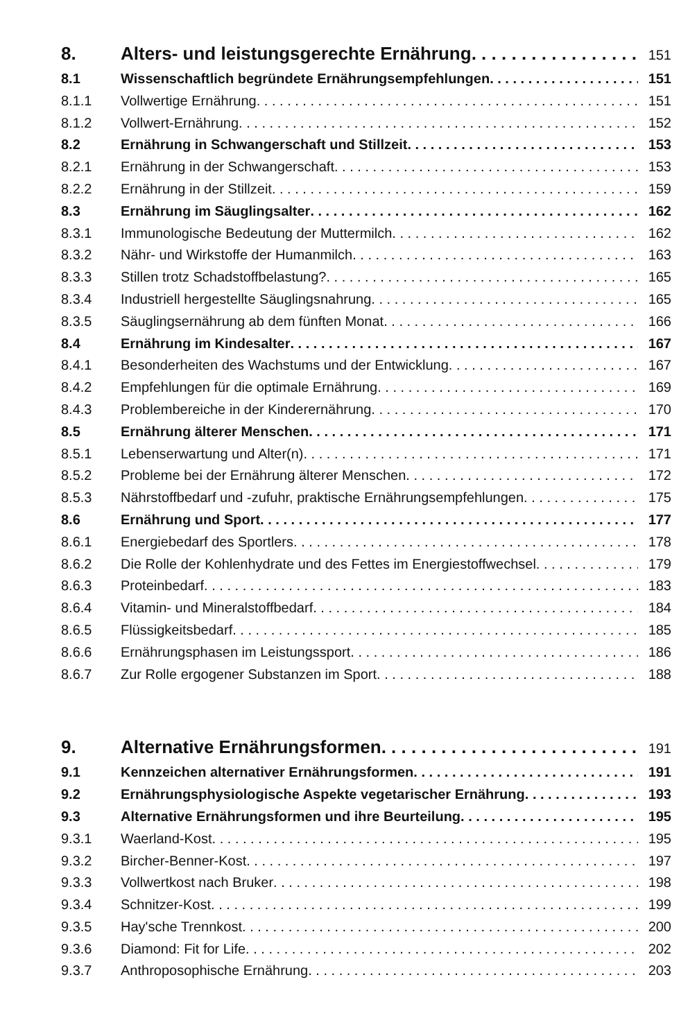8. Alters- und leistungsgerechte Ernährung 151
8.1 Wissenschaftlich begründete Ernährungsempfehlungen 151
8.1.1 Vollwertige Ernährung 151
8.1.2 Vollwert-Ernährung 152
8.2 Ernährung in Schwangerschaft und Stillzeit 153
8.2.1 Ernährung in der Schwangerschaft 153
8.2.2 Ernährung in der Stillzeit 159
8.3 Ernährung im Säuglingsalter 162
8.3.1 Immunologische Bedeutung der Muttermilch 162
8.3.2 Nähr- und Wirkstoffe der Humanmilch 163
8.3.3 Stillen trotz Schadstoffbelastung? 165
8.3.4 Industriell hergestellte Säuglingsnahrung 165
8.3.5 Säuglingsernährung ab dem fünften Monat 166
8.4 Ernährung im Kindesalter 167
8.4.1 Besonderheiten des Wachstums und der Entwicklung 167
8.4.2 Empfehlungen für die optimale Ernährung 169
8.4.3 Problembereiche in der Kinderernährung 170
8.5 Ernährung älterer Menschen 171
8.5.1 Lebenserwartung und Alter(n) 171
8.5.2 Probleme bei der Ernährung älterer Menschen 172
8.5.3 Nährstoffbedarf und -zufuhr, praktische Ernährungsempfehlungen 175
8.6 Ernährung und Sport 177
8.6.1 Energiebedarf des Sportlers 178
8.6.2 Die Rolle der Kohlenhydrate und des Fettes im Energiestoffwechsel 179
8.6.3 Proteinbedarf 183
8.6.4 Vitamin- und Mineralstoffbedarf 184
8.6.5 Flüssigkeitsbedarf 185
8.6.6 Ernährungsphasen im Leistungssport 186
8.6.7 Zur Rolle ergogener Substanzen im Sport 188
9. Alternative Ernährungsformen 191
9.1 Kennzeichen alternativer Ernährungsformen 191
9.2 Ernährungsphysiologische Aspekte vegetarischer Ernährung 193
9.3 Alternative Ernährungsformen und ihre Beurteilung 195
9.3.1 Waerland-Kost 195
9.3.2 Bircher-Benner-Kost 197
9.3.3 Vollwertkost nach Bruker 198
9.3.4 Schnitzer-Kost 199
9.3.5 Hay'sche Trennkost 200
9.3.6 Diamond: Fit for Life 202
9.3.7 Anthroposophische Ernährung 203